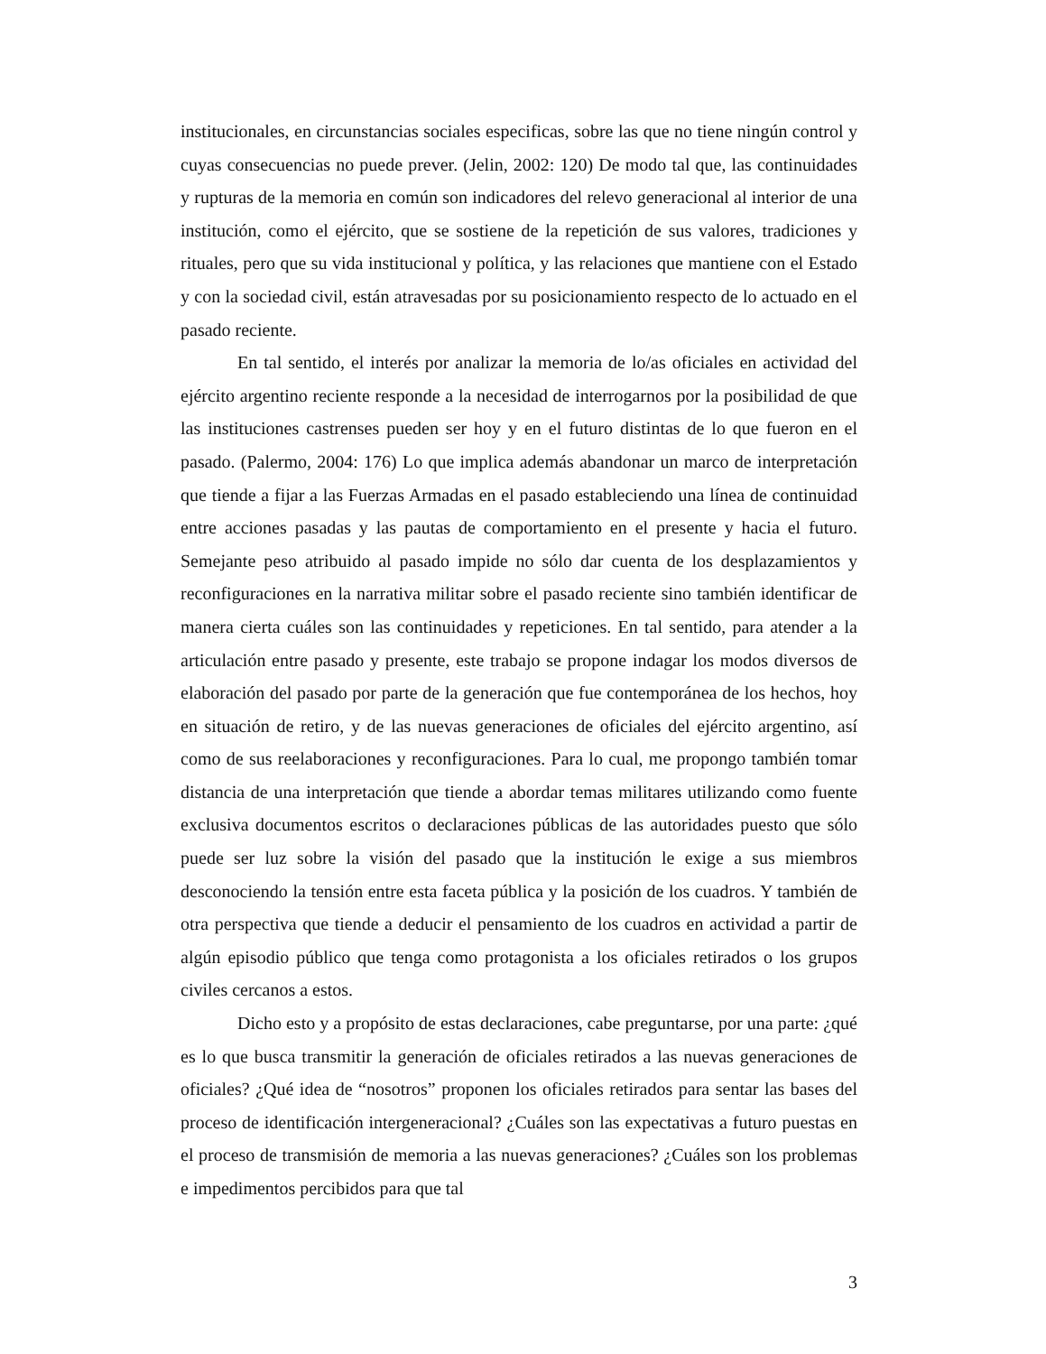institucionales, en circunstancias sociales especificas, sobre las que no tiene ningún control y cuyas consecuencias no puede prever. (Jelin, 2002: 120) De modo tal que, las continuidades y rupturas de la memoria en común son indicadores del relevo generacional al interior de una institución, como el ejército, que se sostiene de la repetición de sus valores, tradiciones y rituales, pero que su vida institucional y política, y las relaciones que mantiene con el Estado y con la sociedad civil, están atravesadas por su posicionamiento respecto de lo actuado en el pasado reciente.
En tal sentido, el interés por analizar la memoria de lo/as oficiales en actividad del ejército argentino reciente responde a la necesidad de interrogarnos por la posibilidad de que las instituciones castrenses pueden ser hoy y en el futuro distintas de lo que fueron en el pasado. (Palermo, 2004: 176) Lo que implica además abandonar un marco de interpretación que tiende a fijar a las Fuerzas Armadas en el pasado estableciendo una línea de continuidad entre acciones pasadas y las pautas de comportamiento en el presente y hacia el futuro. Semejante peso atribuido al pasado impide no sólo dar cuenta de los desplazamientos y reconfiguraciones en la narrativa militar sobre el pasado reciente sino también identificar de manera cierta cuáles son las continuidades y repeticiones. En tal sentido, para atender a la articulación entre pasado y presente, este trabajo se propone indagar los modos diversos de elaboración del pasado por parte de la generación que fue contemporánea de los hechos, hoy en situación de retiro, y de las nuevas generaciones de oficiales del ejército argentino, así como de sus reelaboraciones y reconfiguraciones. Para lo cual, me propongo también tomar distancia de una interpretación que tiende a abordar temas militares utilizando como fuente exclusiva documentos escritos o declaraciones públicas de las autoridades puesto que sólo puede ser luz sobre la visión del pasado que la institución le exige a sus miembros desconociendo la tensión entre esta faceta pública y la posición de los cuadros. Y también de otra perspectiva que tiende a deducir el pensamiento de los cuadros en actividad a partir de algún episodio público que tenga como protagonista a los oficiales retirados o los grupos civiles cercanos a estos.
Dicho esto y a propósito de estas declaraciones, cabe preguntarse, por una parte: ¿qué es lo que busca transmitir la generación de oficiales retirados a las nuevas generaciones de oficiales? ¿Qué idea de “nosotros” proponen los oficiales retirados para sentar las bases del proceso de identificación intergeneracional? ¿Cuáles son las expectativas a futuro puestas en el proceso de transmisión de memoria a las nuevas generaciones? ¿Cuáles son los problemas e impedimentos percibidos para que tal
3